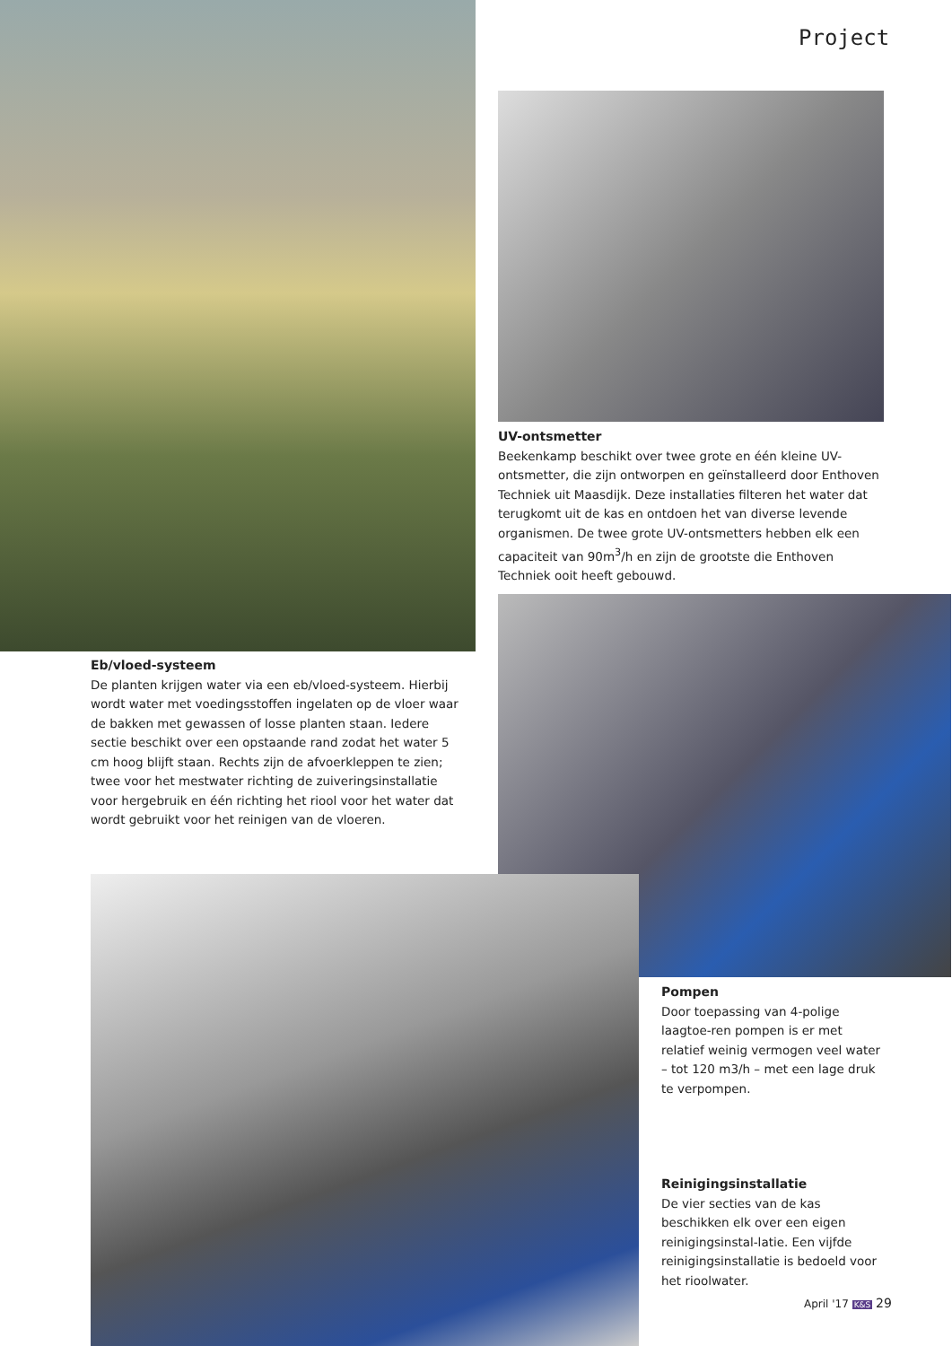Project
UV-ontsmetter
Beekenkamp beschikt over twee grote en één kleine UV-ontsmetter, die zijn ontworpen en geïnstalleerd door Enthoven Techniek uit Maasdijk. Deze installaties filteren het water dat terugkomt uit de kas en ontdoen het van diverse levende organismen. De twee grote UV-ontsmetters hebben elk een capaciteit van 90m<sup>3</sup>/h en zijn de grootste die Enthoven Techniek ooit heeft gebouwd.
Eb/vloed-systeem
De planten krijgen water via een eb/vloed-systeem. Hierbij wordt water met voedingsstoffen ingelaten op de vloer waar de bakken met gewassen of losse planten staan. Iedere sectie beschikt over een opstaande rand zodat het water 5 cm hoog blijft staan. Rechts zijn de afvoerkleppen te zien; twee voor het mestwater richting de zuiveringsinstallatie voor hergebruik en één richting het riool voor het water dat wordt gebruikt voor het reinigen van de vloeren.
Pompen
Door toepassing van 4-polige laagtoe-ren pompen is er met relatief weinig vermogen veel water – tot 120 m3/h – met een lage druk te verpompen.
Reinigingsinstallatie
De vier secties van de kas beschikken elk over een eigen reinigingsinstal-latie. Een vijfde reinigingsinstallatie is bedoeld voor het rioolwater.
April '17 K&S 29